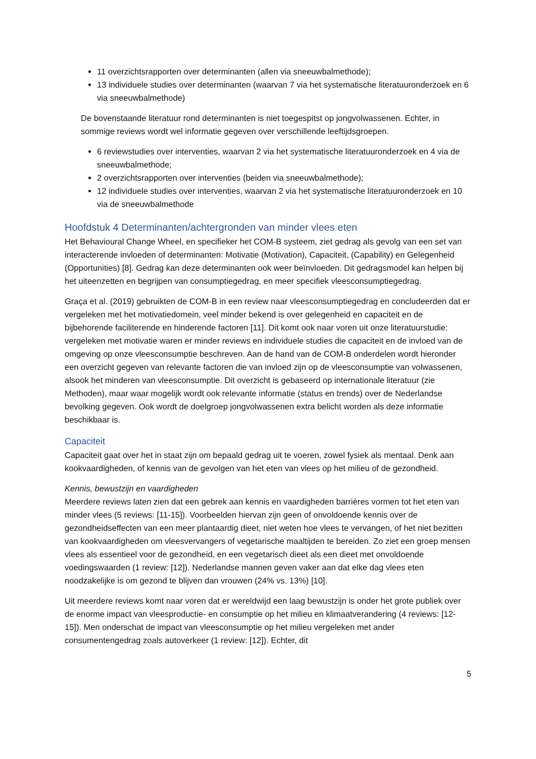11 overzichtsrapporten over determinanten (allen via sneeuwbalmethode);
13 individuele studies over determinanten (waarvan 7 via het systematische literatuuronderzoek en 6 via sneeuwbalmethode)
De bovenstaande literatuur rond determinanten is niet toegespitst op jongvolwassenen. Echter, in sommige reviews wordt wel informatie gegeven over verschillende leeftijdsgroepen.
6 reviewstudies over interventies, waarvan 2 via het systematische literatuuronderzoek en 4 via de sneeuwbalmethode;
2 overzichtsrapporten over interventies (beiden via sneeuwbalmethode);
12 individuele studies over interventies, waarvan 2 via het systematische literatuuronderzoek en 10 via de sneeuwbalmethode
Hoofdstuk 4 Determinanten/achtergronden van minder vlees eten
Het Behavioural Change Wheel, en specifieker het COM-B systeem, ziet gedrag als gevolg van een set van interacterende invloeden of determinanten: Motivatie (Motivation), Capaciteit, (Capability) en Gelegenheid (Opportunities) [8]. Gedrag kan deze determinanten ook weer beïnvloeden. Dit gedragsmodel kan helpen bij het uiteenzetten en begrijpen van consumptiegedrag, en meer specifiek vleesconsumptiegedrag.
Graça et al. (2019) gebruikten de COM-B in een review naar vleesconsumptiegedrag en concludeerden dat er vergeleken met het motivatiedomein, veel minder bekend is over gelegenheid en capaciteit en de bijbehorende faciliterende en hinderende factoren [11]. Dit komt ook naar voren uit onze literatuurstudie: vergeleken met motivatie waren er minder reviews en individuele studies die capaciteit en de invloed van de omgeving op onze vleesconsumptie beschreven. Aan de hand van de COM-B onderdelen wordt hieronder een overzicht gegeven van relevante factoren die van invloed zijn op de vleesconsumptie van volwassenen, alsook het minderen van vleesconsumptie. Dit overzicht is gebaseerd op internationale literatuur (zie Methoden), maar waar mogelijk wordt ook relevante informatie (status en trends) over de Nederlandse bevolking gegeven. Ook wordt de doelgroep jongvolwassenen extra belicht worden als deze informatie beschikbaar is.
Capaciteit
Capaciteit gaat over het in staat zijn om bepaald gedrag uit te voeren, zowel fysiek als mentaal. Denk aan kookvaardigheden, of kennis van de gevolgen van het eten van vlees op het milieu of de gezondheid.
Kennis, bewustzijn en vaardigheden
Meerdere reviews laten zien dat een gebrek aan kennis en vaardigheden barrières vormen tot het eten van minder vlees (5 reviews: [11-15]). Voorbeelden hiervan zijn geen of onvoldoende kennis over de gezondheidseffecten van een meer plantaardig dieet, niet weten hoe vlees te vervangen, of het niet bezitten van kookvaardigheden om vleesvervangers of vegetarische maaltijden te bereiden. Zo ziet een groep mensen vlees als essentieel voor de gezondheid, en een vegetarisch dieet als een dieet met onvoldoende voedingswaarden (1 review: [12]). Nederlandse mannen geven vaker aan dat elke dag vlees eten noodzakelijke is om gezond te blijven dan vrouwen (24% vs. 13%) [10].
Uit meerdere reviews komt naar voren dat er wereldwijd een laag bewustzijn is onder het grote publiek over de enorme impact van vleesproductie- en consumptie op het milieu en klimaatverandering (4 reviews: [12-15]). Men onderschat de impact van vleesconsumptie op het milieu vergeleken met ander consumentengedrag zoals autoverkeer (1 review: [12]). Echter, dit
5